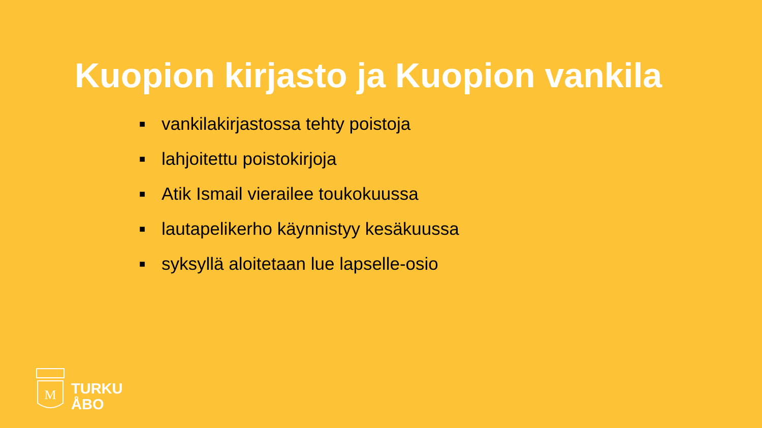Kuopion kirjasto ja Kuopion vankila
■ vankilakirjastossa tehty poistoja
■ lahjoitettu poistokirjoja
■ Atik Ismail vierailee toukokuussa
■ lautapelikerho käynnistyy kesäkuussa
■ syksyllä aloitetaan lue lapselle-osio
M
TURKU
ÅBO